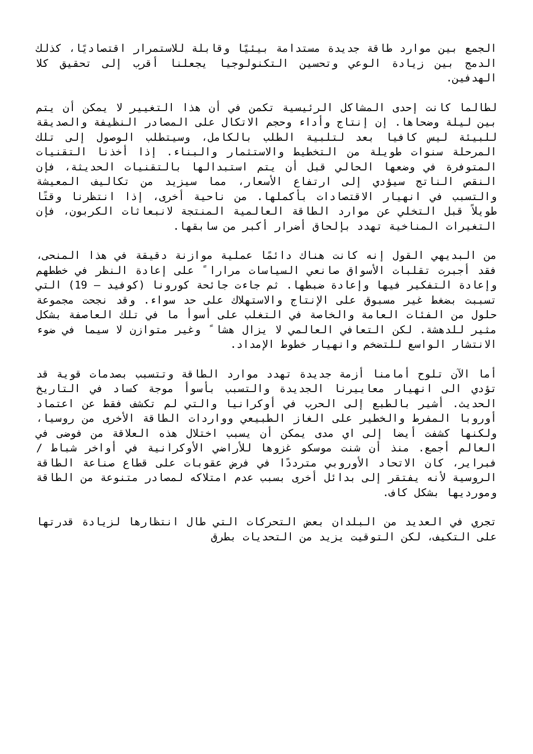الجمع بين موارد طاقة جديدة مستدامة بيئيًا وقابلة للاستمرار اقتصاديًا، كذلك الدمج بين زيادة الوعي وتحسين التكنولوجيا يجعلنا أقرب إلى تحقيق كلا الهدفين.
لطالما كانت إحدى المشاكل الرئيسية تكمن في أن هذا التغيير لا يمكن أن يتم بين ليلة وضحاها. إن إنتاج وأداء وحجم الاتكال على المصادر النظيفة والصديقة للبيئة ليس كافيا بعد لتلبية الطلب بالكامل، وسيتطلب الوصول إلى تلك المرحلة سنوات طويلة من التخطيط والاستثمار والبناء. إذا أخذنا التقنيات المتوفرة في وضعها الحالي قبل أن يتم استبدالها بالتقنيات الحديثة، فإن النقص الناتج سيؤدي إلى ارتفاع الأسعار، مما سيزيد من تكاليف المعيشة والتسبب في انهيار الاقتصادات بأكملها. من ناحية أخرى، إذا انتظرنا وقتًا طويلاً قبل التخلي عن موارد الطاقة العالمية المنتجة لانبعاثات الكربون، فإن التغيرات المناخية تهدد بإلحاق أضرار أكبر من سابقها.
من البديهي القول إنه كانت هناك دائمًا عملية موازنة دقيقة في هذا المنحى، فقد أجبرت تقلبات الأسواق صانعي السياسات مرارا ً على إعادة النظر في خططهم وإعادة التفكير فيها وإعادة ضبطها. ثم جاءت جائحة كورونا (كوفيد – 19) التي تسببت بضغط غير مسبوق على الإنتاج والاستهلاك على حد سواء. وقد نجحت مجموعة حلول من الفئات العامة والخاصة في التغلب على أسوأ ما في تلك العاصفة بشكل مثير للدهشة. لكن التعافي العالمي لا يزال هشا ً وغير متوازن لا سيما في ضوء الانتشار الواسع للتضخم وانهيار خطوط الإمداد.
أما الآن تلوح أمامنا أزمة جديدة تهدد موارد الطاقة وتتسبب بصدمات قوية قد تؤدي الى انهيار معاييرنا الجديدة والتسبب بأسوأ موجة كساد في التاريخ الحديث. أشير بالطبع إلى الحرب في أوكرانيا والتي لم تكشف فقط عن اعتماد أوروبا المفرط والخطير على الغاز الطبيعي وواردات الطاقة الأخرى من روسيا، ولكنها كشفت أيضا إلى اي مدى يمكن أن يسبب اختلال هذه العلاقة من فوضى في العالم أجمع. منذ أن شنت موسكو غزوها للأراضي الأوكرانية في أواخر شباط / فبراير، كان الاتحاد الأوروبي مترددًا في فرض عقوبات على قطاع صناعة الطاقة الروسية لأنه يفتقر إلى بدائل أخرى بسبب عدم امتلاكه لمصادر متنوعة من الطاقة ومورديها بشكل كاف.
تجري في العديد من البلدان بعض التحركات التي طال انتظارها لزيادة قدرتها على التكيف، لكن التوقيت يزيد من التحديات بطرق